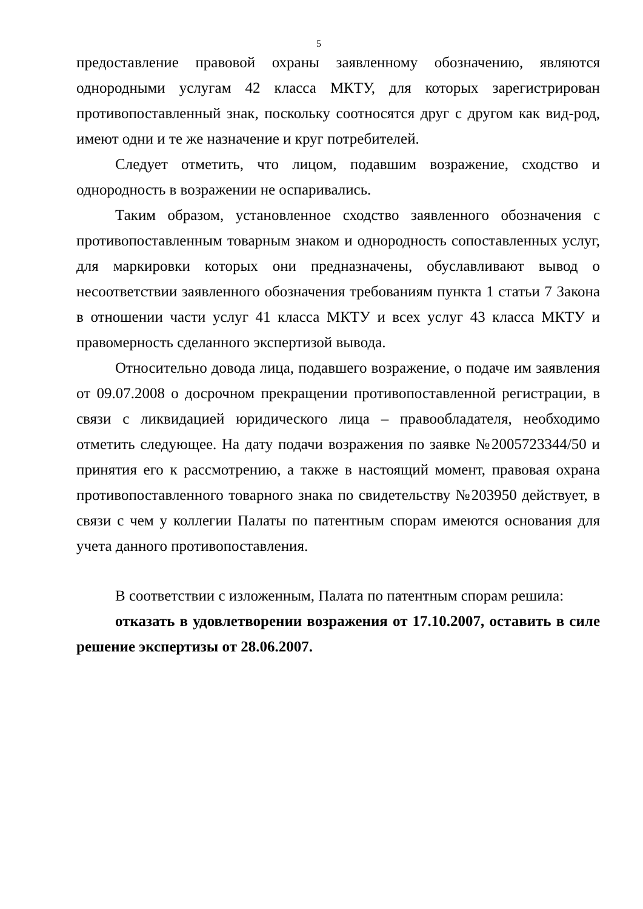5
предоставление правовой охраны заявленному обозначению, являются однородными услугам 42 класса МКТУ, для которых зарегистрирован противопоставленный знак, поскольку соотносятся друг с другом как вид-род, имеют одни и те же назначение и круг потребителей.
Следует отметить, что лицом, подавшим возражение, сходство и однородность в возражении не оспаривались.
Таким образом, установленное сходство заявленного обозначения с противопоставленным товарным знаком и однородность сопоставленных услуг, для маркировки которых они предназначены, обуславливают вывод о несоответствии заявленного обозначения требованиям пункта 1 статьи 7 Закона в отношении части услуг 41 класса МКТУ и всех услуг 43 класса МКТУ и правомерность сделанного экспертизой вывода.
Относительно довода лица, подавшего возражение, о подаче им заявления от 09.07.2008 о досрочном прекращении противопоставленной регистрации, в связи с ликвидацией юридического лица – правообладателя, необходимо отметить следующее. На дату подачи возражения по заявке №2005723344/50 и принятия его к рассмотрению, а также в настоящий момент, правовая охрана противопоставленного товарного знака по свидетельству №203950 действует, в связи с чем у коллегии Палаты по патентным спорам имеются основания для учета данного противопоставления.
В соответствии с изложенным, Палата по патентным спорам решила:
отказать в удовлетворении возражения от 17.10.2007, оставить в силе решение экспертизы от 28.06.2007.